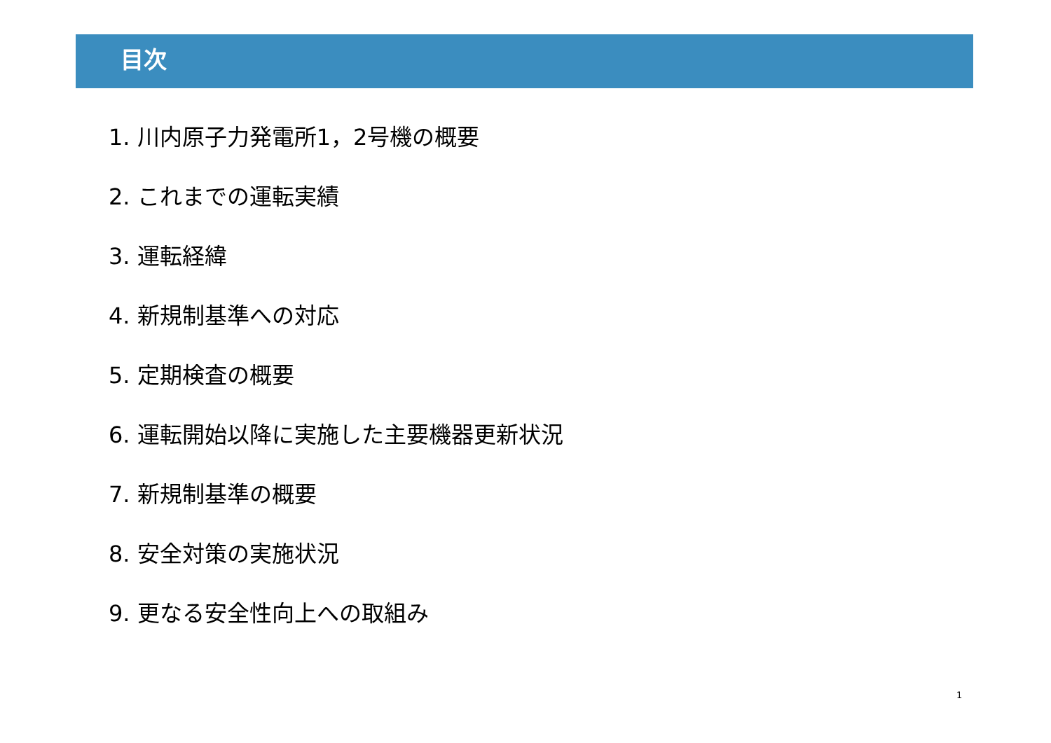目次
1. 川内原子力発電所1，2号機の概要
2. これまでの運転実績
3. 運転経緯
4. 新規制基準への対応
5. 定期検査の概要
6. 運転開始以降に実施した主要機器更新状況
7. 新規制基準の概要
8. 安全対策の実施状況
9. 更なる安全性向上への取組み
1